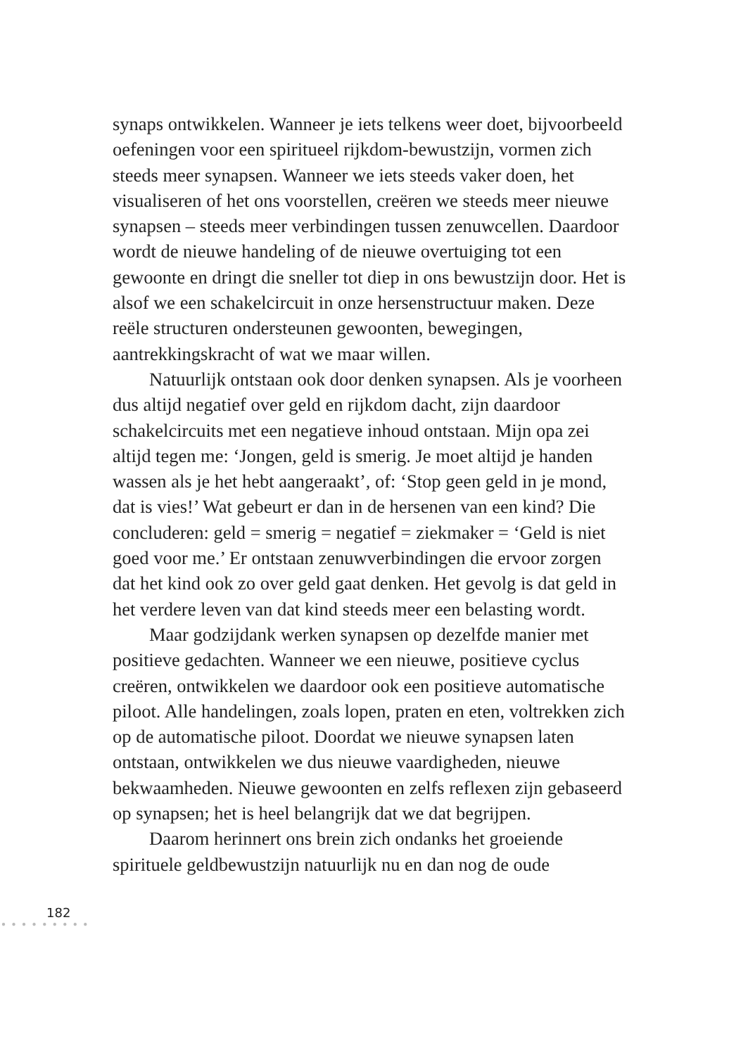synaps ontwikkelen. Wanneer je iets telkens weer doet, bijvoorbeeld oefeningen voor een spiritueel rijkdom-bewustzijn, vormen zich steeds meer synapsen. Wanneer we iets steeds vaker doen, het visualiseren of het ons voorstellen, creëren we steeds meer nieuwe synapsen – steeds meer verbindingen tussen zenuwcellen. Daardoor wordt de nieuwe handeling of de nieuwe overtuiging tot een gewoonte en dringt die sneller tot diep in ons bewustzijn door. Het is alsof we een schakelcircuit in onze hersenstructuur maken. Deze reële structuren ondersteunen gewoonten, bewegingen, aantrekkingskracht of wat we maar willen.
Natuurlijk ontstaan ook door denken synapsen. Als je voorheen dus altijd negatief over geld en rijkdom dacht, zijn daardoor schakelcircuits met een negatieve inhoud ontstaan. Mijn opa zei altijd tegen me: ‘Jongen, geld is smerig. Je moet altijd je handen wassen als je het hebt aangeraakt’, of: ‘Stop geen geld in je mond, dat is vies!’ Wat gebeurt er dan in de hersenen van een kind? Die concluderen: geld = smerig = negatief = ziekmaker = ‘Geld is niet goed voor me.’ Er ontstaan zenuwverbindingen die ervoor zorgen dat het kind ook zo over geld gaat denken. Het gevolg is dat geld in het verdere leven van dat kind steeds meer een belasting wordt.
Maar godzijdank werken synapsen op dezelfde manier met positieve gedachten. Wanneer we een nieuwe, positieve cyclus creëren, ontwikkelen we daardoor ook een positieve automatische piloot. Alle handelingen, zoals lopen, praten en eten, voltrekken zich op de automatische piloot. Doordat we nieuwe synapsen laten ontstaan, ontwikkelen we dus nieuwe vaardigheden, nieuwe bekwaamheden. Nieuwe gewoonten en zelfs reflexen zijn gebaseerd op synapsen; het is heel belangrijk dat we dat begrijpen.
Daarom herinnert ons brein zich ondanks het groeiende spirituele geldbewustzijn natuurlijk nu en dan nog de oude
182
● ● ● ● ● ● ● ● ●